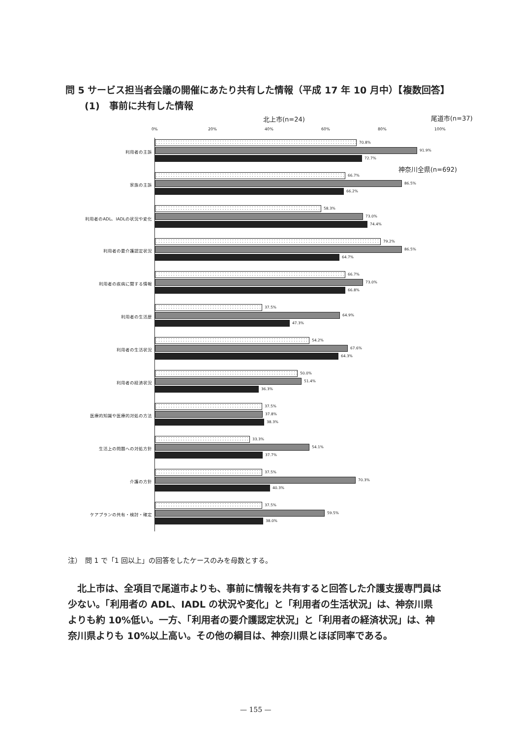問 5 サービス担当者会議の開催にあたり共有した情報（平成 17 年 10 月中）【複数回答】
(1)　事前に共有した情報
北上市(n=24) 尾道市(n=37)
神奈川全県(n=692)
0% 20% 40% 60% 80% 100%
利用者の主訴
70.8%
91.9%
72.7%
家族の主訴
66.7%
86.5%
66.2%
利用者のADL、IADLの状況や変化
58.3%
73.0%
74.4%
利用者の要介護認定状況
79.2%
86.5%
64.7%
利用者の疾病に関する情報
66.7%
73.0%
66.8%
利用者の生活歴
37.5%
64.9%
47.3%
利用者の生活状況
54.2%
67.6%
64.3%
利用者の経済状況
50.0%
51.4%
36.3%
医療的知識や医療的対処の方法
37.5%
37.8%
38.3%
生活上の問題への対処方針
33.3%
54.1%
37.7%
介護の方針
37.5%
70.3%
40.3%
ケアプランの共有・検討・確定
37.5%
59.5%
38.0%
注）　問 1 で「1 回以上」の回答をしたケースのみを母数とする。
　北上市は、全項目で尾道市よりも、事前に情報を共有すると回答した介護支援専門員は少ない。「利用者の ADL、IADL の状況や変化」と「利用者の生活状況」は、神奈川県よりも約 10%低い。一方、「利用者の要介護認定状況」と「利用者の経済状況」は、神奈川県よりも 10%以上高い。その他の綱目は、神奈川県とほぼ同率である。
— 155 —